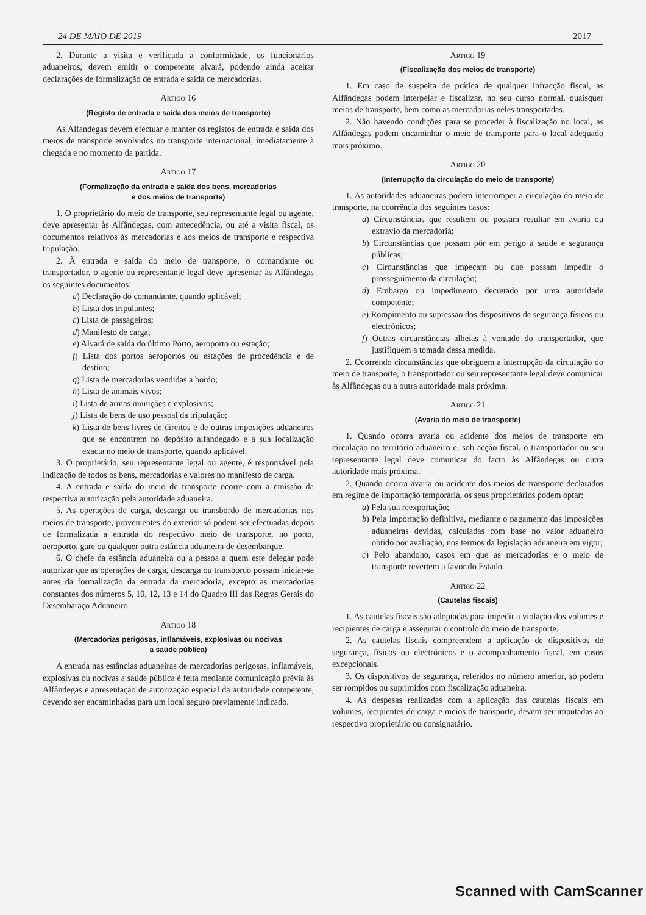24 DE MAIO DE 2019 2017
2. Durante a visita e verificada a conformidade, os funcionários aduaneiros, devem emitir o competente alvará, podendo ainda aceitar declarações de formalização de entrada e saída de mercadorias.
Artigo 16
(Registo de entrada e saída dos meios de transporte)
As Alfandegas devem efectuar e manter os registos de entrada e saída dos meios de transporte envolvidos no transporte internacional, imediatamente à chegada e no momento da partida.
Artigo 17
(Formalização da entrada e saída dos bens, mercadorias
e dos meios de transporte)
1. O proprietário do meio de transporte, seu representante legal ou agente, deve apresentar às Alfândegas, com antecedência, ou até a visita fiscal, os documentos relativos às mercadorias e aos meios de transporte e respectiva tripulação.
2. À entrada e saída do meio de transporte, o comandante ou transportador, o agente ou representante legal deve apresentar às Alfândegas os seguintes documentos:
a) Declaração do comandante, quando aplicável;
b) Lista dos tripulantes;
c) Lista de passageiros;
d) Manifesto de carga;
e) Alvará de saída do último Porto, aeroporto ou estação;
f) Lista dos portos aeroportos ou estações de procedência e de destino;
g) Lista de mercadorias vendidas a bordo;
h) Lista de animais vivos;
i) Lista de armas munições e explosivos;
j) Lista de bens de uso pessoal da tripulação;
k) Lista de bens livres de direitos e de outras imposições aduaneiros que se encontrem no depósito alfandegado e a sua localização exacta no meio de transporte, quando aplicável.
3. O proprietário, seu representante legal ou agente, é responsável pela indicação de todos os bens, mercadorias e valores no manifesto de carga.
4. A entrada e saída do meio de transporte ocorre com a emissão da respectiva autorização pela autoridade aduaneira.
5. As operações de carga, descarga ou transbordo de mercadorias nos meios de transporte, provenientes do exterior só podem ser efectuadas depois de formalizada a entrada do respectivo meio de transporte, no porto, aeroporto, gare ou qualquer outra estância aduaneira de desembarque.
6. O chefe da estância aduaneira ou a pessoa a quem este delegar pode autorizar que as operações de carga, descarga ou transbordo possam iniciar-se antes da formalização da entrada da mercadoria, excepto as mercadorias constantes dos números 5, 10, 12, 13 e 14 do Quadro III das Regras Gerais do Desembaraço Aduaneiro.
Artigo 18
(Mercadorias perigosas, inflamáveis, explosivas ou nocivas
a saúde pública)
A entrada nas estâncias aduaneiras de mercadorias perigosas, inflamáveis, explosivas ou nocivas a saúde pública é feita mediante comunicação prévia às Alfândegas e apresentação de autorização especial da autoridade competente, devendo ser encaminhadas para um local seguro previamente indicado.
Artigo 19
(Fiscalização dos meios de transporte)
1. Em caso de suspeita de prática de qualquer infracção fiscal, as Alfândegas podem interpelar e fiscalizar, no seu curso normal, quaisquer meios de transporte, bem como as mercadorias neles transportadas.
2. Não havendo condições para se proceder à fiscalização no local, as Alfândegas podem encaminhar o meio de transporte para o local adequado mais próximo.
Artigo 20
(Interrupção da circulação do meio de transporte)
1. As autoridades aduaneiras podem interromper a circulação do meio de transporte, na ocorrência dos seguintes casos:
a) Circunstâncias que resultem ou possam resultar em avaria ou extravio da mercadoria;
b) Circunstâncias que possam pôr em perigo a saúde e segurança públicas;
c) Circunstâncias que impeçam ou que possam impedir o prosseguimento da circulação;
d) Embargo ou impedimento decretado por uma autoridade competente;
e) Rompimento ou supressão dos dispositivos de segurança físicos ou electrónicos;
f) Outras circunstâncias alheias à vontade do transportador, que justifiquem a tomada dessa medida.
2. Ocorrendo circunstâncias que obriguem a interrupção da circulação do meio de transporte, o transportador ou seu representante legal deve comunicar às Alfândegas ou a outra autoridade mais próxima.
Artigo 21
(Avaria do meio de transporte)
1. Quando ocorra avaria ou acidente dos meios de transporte em circulação no território aduaneiro e, sob acção fiscal, o transportador ou seu representante legal deve comunicar do facto às Alfândegas ou outra autoridade mais próxima.
2. Quando ocorra avaria ou acidente dos meios de transporte declarados em regime de importação temporária, os seus proprietários podem optar:
a) Pela sua reexportação;
b) Pela importação definitiva, mediante o pagamento das imposições aduaneiras devidas, calculadas com base no valor aduaneiro obtido por avaliação, nos termos da legislação aduaneira em vigor;
c) Pelo abandono, casos em que as mercadorias e o meio de transporte revertem a favor do Estado.
Artigo 22
(Cautelas fiscais)
1. As cautelas fiscais são adoptadas para impedir a violação dos volumes e recipientes de carga e assegurar o controlo do meio de transporte.
2. As cautelas fiscais compreendem a aplicação de dispositivos de segurança, físicos ou electrónicos e o acompanhamento fiscal, em casos excepcionais.
3. Os dispositivos de segurança, referidos no número anterior, só podem ser rompidos ou suprimidos com fiscalização aduaneira.
4. As despesas realizadas com a aplicação das cautelas fiscais em volumes, recipientes de carga e meios de transporte, devem ser imputadas ao respectivo proprietário ou consignatário.
Scanned with CamScanner